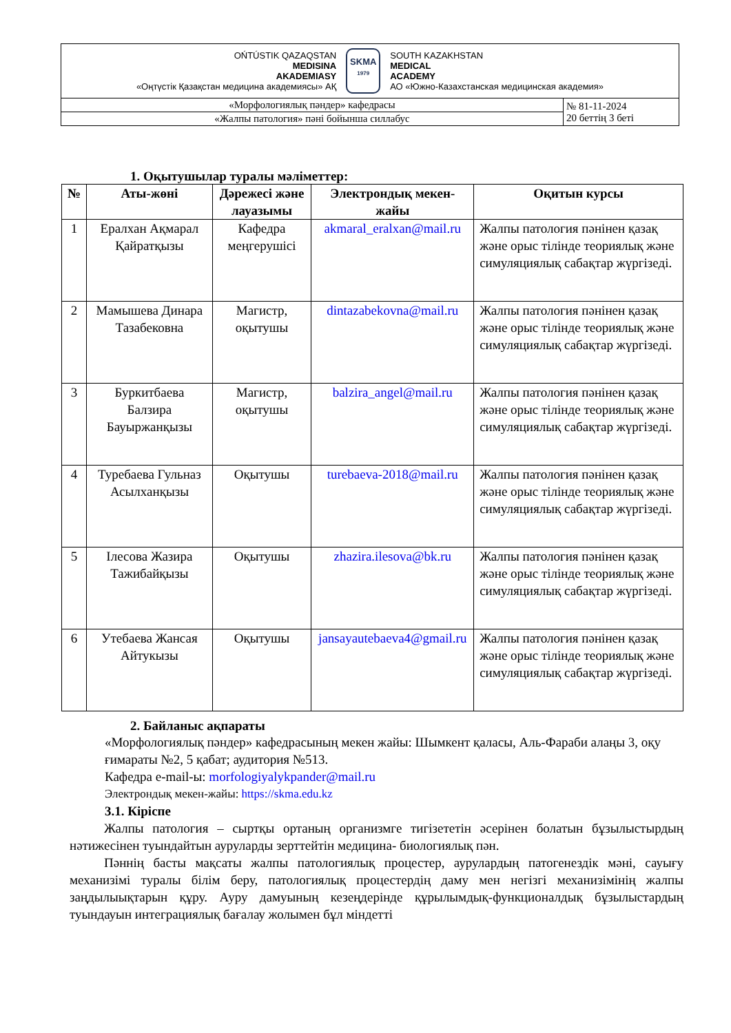| OŃTÚSTIK QAZAQSTAN MEDISINA AKADEMIASY «Оңтүстік Қазақстан медицина академиясы» АҚ SKMA 1979 SOUTH KAZAKHSTAN MEDICAL ACADEMY АО «Южно-Казахстанская медицинская академия» | |
| «Морфологиялық пәндер» кафедрасы | № 81-11-2024 20 беттің 3 беті |
| «Жалпы патология» пәні бойынша силлабус | |
1. Оқытушылар туралы мәліметтер:
| № | Аты-жөні | Дәрежесі және лауазымы | Электрондық мекен-жайы | Оқитын курсы |
| --- | --- | --- | --- | --- |
| 1 | Ералхан Ақмарал Қайратқызы | Кафедра меңгерушісі | akmaral_eralxan@mail.ru | Жалпы патология пәнінен қазақ және орыс тілінде теориялық және симуляциялық сабақтар жүргізеді. |
| 2 | Мамышева Динара Тазабековна | Магистр, оқытушы | dintazabekovna@mail.ru | Жалпы патология пәнінен қазақ және орыс тілінде теориялық және симуляциялық сабақтар жүргізеді. |
| 3 | Буркитбаева Балзира Бауыржанқызы | Магистр, оқытушы | balzira_angel@mail.ru | Жалпы патология пәнінен қазақ және орыс тілінде теориялық және симуляциялық сабақтар жүргізеді. |
| 4 | Туребаева Гульназ Асылханқызы | Оқытушы | turebaeva-2018@mail.ru | Жалпы патология пәнінен қазақ және орыс тілінде теориялық және симуляциялық сабақтар жүргізеді. |
| 5 | Ілесова Жазира Тажибайқызы | Оқытушы | zhazira.ilesova@bk.ru | Жалпы патология пәнінен қазақ және орыс тілінде теориялық және симуляциялық сабақтар жүргізеді. |
| 6 | Утебаева Жансая Айтукызы | Оқытушы | jansayautebaeva4@gmail.ru | Жалпы патология пәнінен қазақ және орыс тілінде теориялық және симуляциялық сабақтар жүргізеді. |
2. Байланыс ақпараты
«Морфологиялық пәндер» кафедрасының мекен жайы: Шымкент қаласы, Аль-Фараби алаңы 3, оқу ғимараты №2, 5 қабат; аудитория №513.
Кафедра e-mail-ы: morfologiyalykpander@mail.ru
Электрондық мекен-жайы: https://skma.edu.kz
3.1. Кіріспе
Жалпы патология – сыртқы ортаның организмге тигізететін әсерінен болатын бұзылыстырдың нәтижесінен туындайтын ауруларды зерттейтін медицина- биологиялық пән.
Пәннің басты мақсаты жалпы патологиялық процестер, аурулардың патогенездік мәні, сауығу механизімі туралы білім беру, патологиялық процестердің даму мен негізгі механизімінің жалпы заңдылыықтарын құру. Ауру дамуының кезеңдерінде құрылымдық-функционалдық бұзылыстардың туындауын интеграциялық бағалау жолымен бұл міндетті